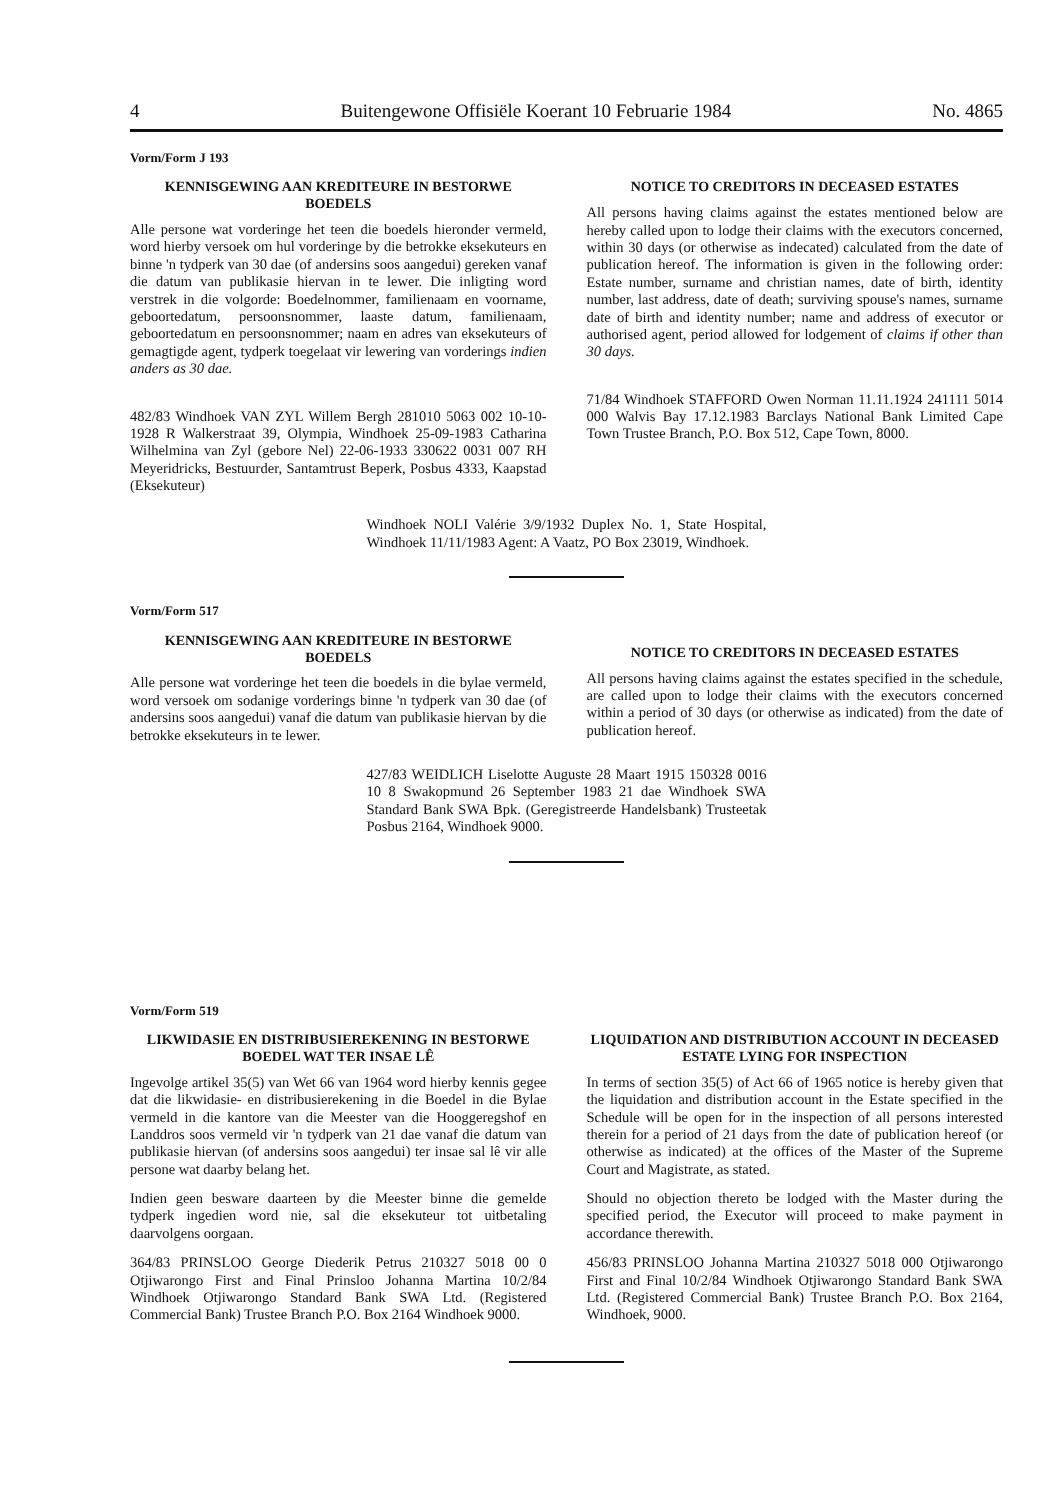4 Buitengewone Offisiële Koerant 10 Februarie 1984 No. 4865
Vorm/Form J 193
KENNISGEWING AAN KREDITEURE IN BESTORWE BOEDELS
Alle persone wat vorderinge het teen die boedels hieronder vermeld, word hierby versoek om hul vorderinge by die betrokke eksekuteurs en binne 'n tydperk van 30 dae (of andersins soos aangedui) gereken vanaf die datum van publikasie hiervan in te lewer. Die inligting word verstrek in die volgorde: Boedelnommer, familienaam en voorname, geboortedatum, persoonsnommer, laaste datum, familienaam, geboortedatum en persoonsnommer; naam en adres van eksekuteurs of gemagtigde agent, tydperk toegelaat vir lewering van vorderings indien anders as 30 dae.
482/83 Windhoek VAN ZYL Willem Bergh 281010 5063 002 10-10-1928 R Walkerstraat 39, Olympia, Windhoek 25-09-1983 Catharina Wilhelmina van Zyl (gebore Nel) 22-06-1933 330622 0031 007 RH Meyeridricks, Bestuurder, Santamtrust Beperk, Posbus 4333, Kaapstad (Eksekuteur)
NOTICE TO CREDITORS IN DECEASED ESTATES
All persons having claims against the estates mentioned below are hereby called upon to lodge their claims with the executors concerned, within 30 days (or otherwise as indecated) calculated from the date of publication hereof. The information is given in the following order: Estate number, surname and christian names, date of birth, identity number, last address, date of death; surviving spouse's names, surname date of birth and identity number; name and address of executor or authorised agent, period allowed for lodgement of claims if other than 30 days.
71/84 Windhoek STAFFORD Owen Norman 11.11.1924 241111 5014 000 Walvis Bay 17.12.1983 Barclays National Bank Limited Cape Town Trustee Branch, P.O. Box 512, Cape Town, 8000.
Windhoek NOLI Valérie 3/9/1932 Duplex No. 1, State Hospital, Windhoek 11/11/1983 Agent: A Vaatz, PO Box 23019, Windhoek.
Vorm/Form 517
KENNISGEWING AAN KREDITEURE IN BESTORWE BOEDELS
Alle persone wat vorderinge het teen die boedels in die bylae vermeld, word versoek om sodanige vorderings binne 'n tydperk van 30 dae (of andersins soos aangedui) vanaf die datum van publikasie hiervan by die betrokke eksekuteurs in te lewer.
NOTICE TO CREDITORS IN DECEASED ESTATES
All persons having claims against the estates specified in the schedule, are called upon to lodge their claims with the executors concerned within a period of 30 days (or otherwise as indicated) from the date of publication hereof.
427/83 WEIDLICH Liselotte Auguste 28 Maart 1915 150328 0016 10 8 Swakopmund 26 September 1983 21 dae Windhoek SWA Standard Bank SWA Bpk. (Geregistreerde Handelsbank) Trusteetak Posbus 2164, Windhoek 9000.
Vorm/Form 519
LIKWIDASIE EN DISTRIBUSIEREKENING IN BESTORWE BOEDEL WAT TER INSAE LÊ
Ingevolge artikel 35(5) van Wet 66 van 1964 word hierby kennis gegee dat die likwidasie- en distribusierekening in die Boedel in die Bylae vermeld in die kantore van die Meester van die Hooggeregshof en Landdros soos vermeld vir 'n tydperk van 21 dae vanaf die datum van publikasie hiervan (of andersins soos aangedui) ter insae sal lê vir alle persone wat daarby belang het.
Indien geen besware daarteen by die Meester binne die gemelde tydperk ingedien word nie, sal die eksekuteur tot uitbetaling daarvolgens oorgaan.
364/83 PRINSLOO George Diederik Petrus 210327 5018 00 0 Otjiwarongo First and Final Prinsloo Johanna Martina 10/2/84 Windhoek Otjiwarongo Standard Bank SWA Ltd. (Registered Commercial Bank) Trustee Branch P.O. Box 2164 Windhoek 9000.
LIQUIDATION AND DISTRIBUTION ACCOUNT IN DECEASED ESTATE LYING FOR INSPECTION
In terms of section 35(5) of Act 66 of 1965 notice is hereby given that the liquidation and distribution account in the Estate specified in the Schedule will be open for in the inspection of all persons interested therein for a period of 21 days from the date of publication hereof (or otherwise as indicated) at the offices of the Master of the Supreme Court and Magistrate, as stated.
Should no objection thereto be lodged with the Master during the specified period, the Executor will proceed to make payment in accordance therewith.
456/83 PRINSLOO Johanna Martina 210327 5018 000 Otjiwarongo First and Final 10/2/84 Windhoek Otjiwarongo Standard Bank SWA Ltd. (Registered Commercial Bank) Trustee Branch P.O. Box 2164, Windhoek, 9000.